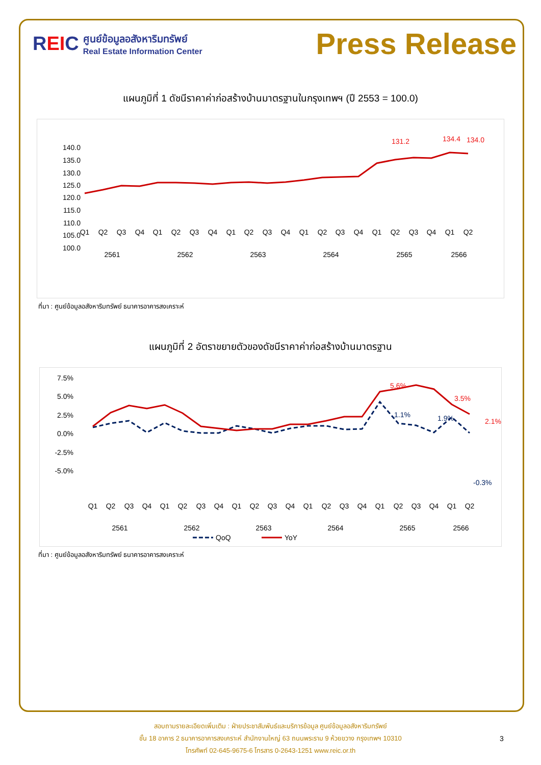REIC
ศูนย์ข้อมูลอสังหาริมทรัพย์
Real Estate Information Center
Press Release
แผนภูมิที่ 1 ดัชนีราคาค่าก่อสร้างบ้านมาตรฐานในกรุงเทพฯ (ปี 2553 = 100.0)
140.0
135.0
130.0
125.0
120.0
115.0
110.0
105.0
100.0
131.2
134.4
134.0
Q1
Q2
Q3
Q4
Q1
Q2
Q3
Q4
Q1
Q2
Q3
Q4
Q1
Q2
Q3
Q4
Q1
Q2
Q3
Q4
Q1
Q2
2561
2562
2563
2564
2565
2566
ที่มา : ศูนย์ข้อมูลอสังหาริมทรัพย์ ธนาคารอาคารสงเคราะห์
แผนภูมิที่ 2 อัตราขยายตัวของดัชนีราคาค่าก่อสร้างบ้านมาตรฐาน
7.5%
5.0%
2.5%
0.0%
-2.5%
-5.0%
5.6%
3.5%
2.1%
1.1%
1.9%
-0.3%
Q1
Q2
Q3
Q4
Q1
Q2
Q3
Q4
Q1
Q2
Q3
Q4
Q1
Q2
Q3
Q4
Q1
Q2
Q3
Q4
Q1
Q2
2561
2562
2563
2564
2565
2566
QoQ
YoY
ที่มา : ศูนย์ข้อมูลอสังหาริมทรัพย์ ธนาคารอาคารสงเคราะห์
สอบถามรายละเอียดเพิ่มเติม : ฝ่ายประชาสัมพันธ์และบริการข้อมูล ศูนย์ข้อมูลอสังหาริมทรัพย์
ชั้น 18 อาคาร 2 ธนาคารอาคารสงเคราะห์ สำนักงานใหญ่ 63 ถนนพระราม 9 ห้วยขวาง กรุงเทพฯ 10310
โทรศัพท์ 02-645-9675-6 โทรสาร 0-2643-1251 www.reic.or.th
3